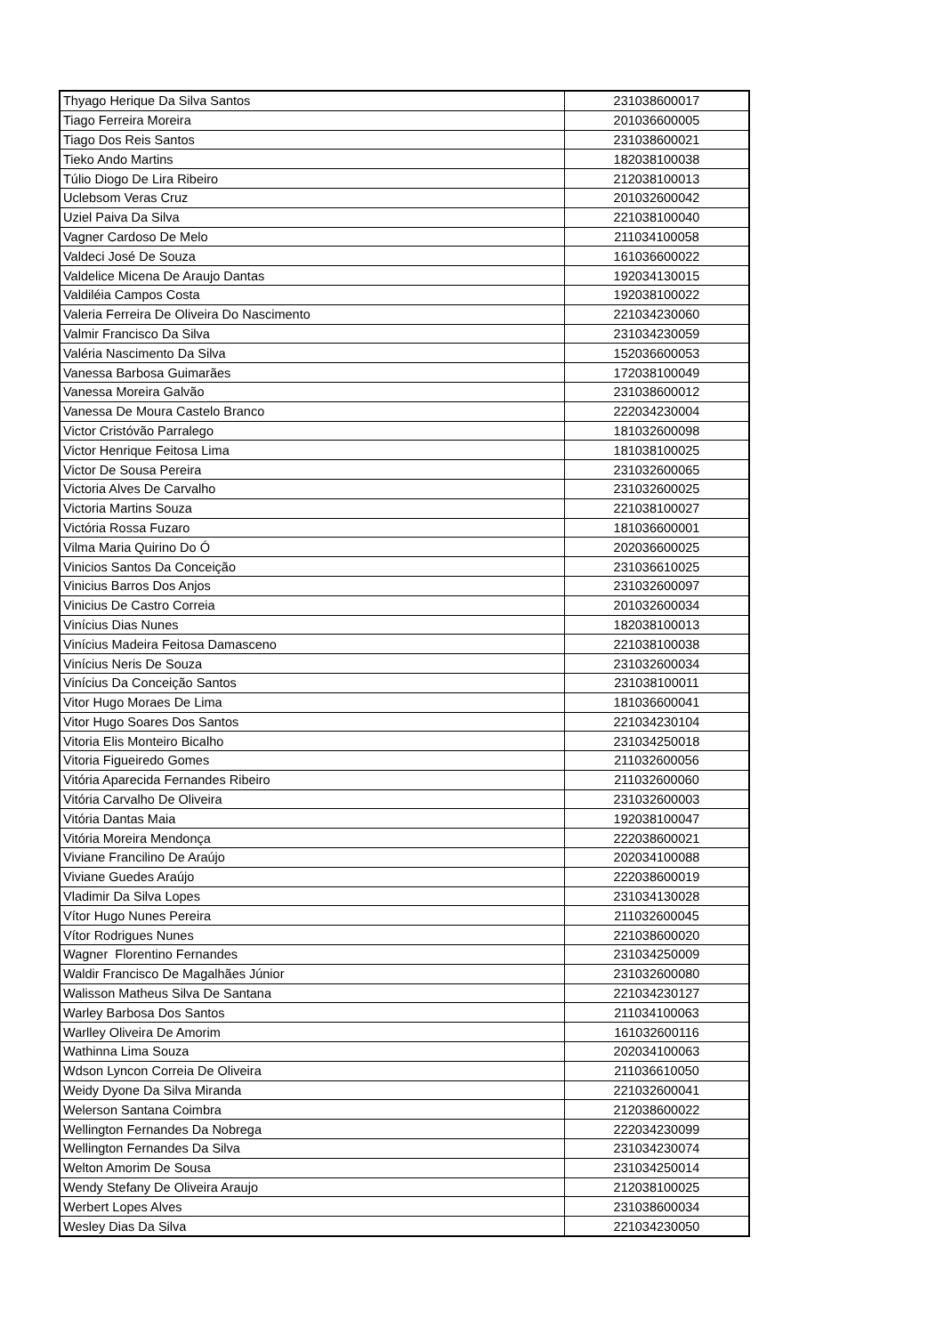| Thyago Herique Da Silva Santos | 231038600017 |
| Tiago Ferreira Moreira | 201036600005 |
| Tiago Dos Reis Santos | 231038600021 |
| Tieko Ando Martins | 182038100038 |
| Túlio Diogo De Lira Ribeiro | 212038100013 |
| Uclebsom Veras Cruz | 201032600042 |
| Uziel Paiva Da Silva | 221038100040 |
| Vagner Cardoso De Melo | 211034100058 |
| Valdeci José De Souza | 161036600022 |
| Valdelice Micena De Araujo Dantas | 192034130015 |
| Valdiléia Campos Costa | 192038100022 |
| Valeria Ferreira De Oliveira Do Nascimento | 221034230060 |
| Valmir Francisco Da Silva | 231034230059 |
| Valéria Nascimento Da Silva | 152036600053 |
| Vanessa Barbosa Guimarães | 172038100049 |
| Vanessa Moreira Galvão | 231038600012 |
| Vanessa De Moura Castelo Branco | 222034230004 |
| Victor Cristóvão Parralego | 181032600098 |
| Victor Henrique Feitosa Lima | 181038100025 |
| Victor De Sousa Pereira | 231032600065 |
| Victoria Alves De Carvalho | 231032600025 |
| Victoria Martins Souza | 221038100027 |
| Victória Rossa Fuzaro | 181036600001 |
| Vilma Maria Quirino Do Ó | 202036600025 |
| Vinicios Santos Da Conceição | 231036610025 |
| Vinicius Barros Dos Anjos | 231032600097 |
| Vinicius De Castro Correia | 201032600034 |
| Vinícius Dias Nunes | 182038100013 |
| Vinícius Madeira Feitosa Damasceno | 221038100038 |
| Vinícius Neris De Souza | 231032600034 |
| Vinícius Da Conceição Santos | 231038100011 |
| Vitor Hugo Moraes De Lima | 181036600041 |
| Vitor Hugo Soares Dos Santos | 221034230104 |
| Vitoria Elis Monteiro Bicalho | 231034250018 |
| Vitoria Figueiredo Gomes | 211032600056 |
| Vitória Aparecida Fernandes Ribeiro | 211032600060 |
| Vitória Carvalho De Oliveira | 231032600003 |
| Vitória Dantas Maia | 192038100047 |
| Vitória Moreira Mendonça | 222038600021 |
| Viviane Francilino De Araújo | 202034100088 |
| Viviane Guedes Araújo | 222038600019 |
| Vladimir Da Silva Lopes | 231034130028 |
| Vítor Hugo Nunes Pereira | 211032600045 |
| Vítor Rodrigues Nunes | 221038600020 |
| Wagner Florentino Fernandes | 231034250009 |
| Waldir Francisco De Magalhães Júnior | 231032600080 |
| Walisson Matheus Silva De Santana | 221034230127 |
| Warley Barbosa Dos Santos | 211034100063 |
| Warlley Oliveira De Amorim | 161032600116 |
| Wathinna Lima Souza | 202034100063 |
| Wdson Lyncon Correia De Oliveira | 211036610050 |
| Weidy Dyone Da Silva Miranda | 221032600041 |
| Welerson Santana Coimbra | 212038600022 |
| Wellington Fernandes Da Nobrega | 222034230099 |
| Wellington Fernandes Da Silva | 231034230074 |
| Welton Amorim De Sousa | 231034250014 |
| Wendy Stefany De Oliveira Araujo | 212038100025 |
| Werbert Lopes Alves | 231038600034 |
| Wesley Dias Da Silva | 221034230050 |